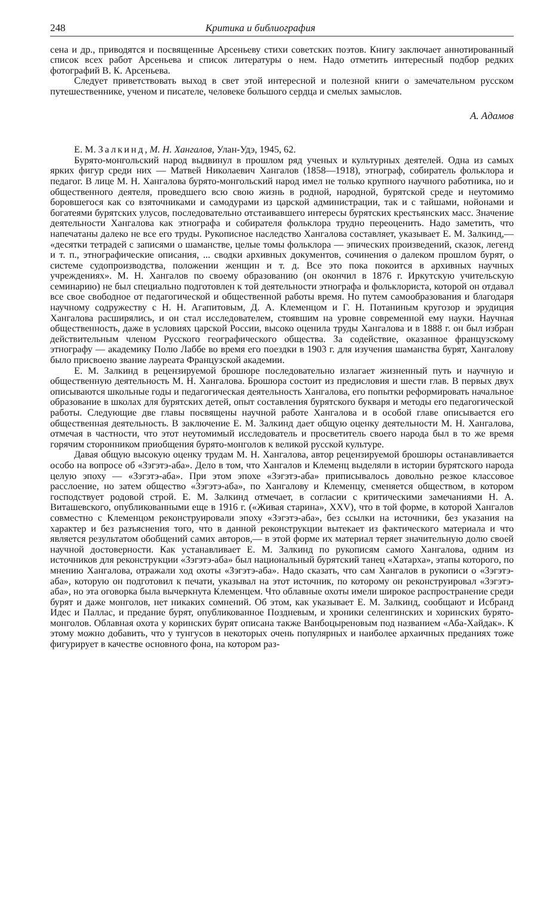248 Критика и библиография
сена и др., приводятся и посвященные Арсеньеву стихи советских поэтов. Книгу заключает аннотированный список всех работ Арсеньева и список литературы о нем. Надо отметить интересный подбор редких фотографий В. К. Арсеньева.
Следует приветствовать выход в свет этой интересной и полезной книги о замечательном русском путешественнике, ученом и писателе, человеке большого сердца и смелых замыслов.
А. Адамов
Е. М. Залкинд, М. Н. Хангалов, Улан-Удэ, 1945, 62.
Бурято-монгольский народ выдвинул в прошлом ряд ученых и культурных деятелей. Одна из самых ярких фигур среди них — Матвей Николаевич Хангалов (1858—1918), этнограф, собиратель фольклора и педагог. В лице М. Н. Хангалова бурято-монгольский народ имел не только крупного научного работника, но и общественного деятеля, проведшего всю свою жизнь в родной, народной, бурятской среде и неутомимо боровшегося как со взяточниками и самодурами из царской администрации, так и с тайшами, нойонами и богатеями бурятских улусов, последовательно отстаивавшего интересы бурятских крестьянских масс. Значение деятельности Хангалова как этнографа и собирателя фольклора трудно переоценить. Надо заметить, что напечатаны далеко не все его труды. Рукописное наследство Хангалова составляет, указывает Е. М. Залкинд,— «десятки тетрадей с записями о шаманстве, целые томы фольклора — эпических произведений, сказок, легенд и т. п., этнографические описания, ... сводки архивных документов, сочинения о далеком прошлом бурят, о системе судопроизводства, положении женщин и т. д. Все это пока покоится в архивных научных учреждениях». М. Н. Хангалов по своему образованию (он окончил в 1876 г. Иркутскую учительскую семинарию) не был специально подготовлен к той деятельности этнографа и фольклориста, которой он отдавал все свое свободное от педагогической и общественной работы время. Но путем самообразования и благодаря научному содружеству с Н. Н. Агапитовым, Д. А. Клеменцом и Г. Н. Потаниным кругозор и эрудиция Хангалова расширялись, и он стал исследователем, стоявшим на уровне современной ему науки. Научная общественность, даже в условиях царской России, высоко оценила труды Хангалова и в 1888 г. он был избран действительным членом Русского географического общества. За содействие, оказанное французскому этнографу — академику Полю Лаббе во время его поездки в 1903 г. для изучения шаманства бурят, Хангалову было присвоено звание лауреата Французской академии.
Е. М. Залкинд в рецензируемой брошюре последовательно излагает жизненный путь и научную и общественную деятельность М. Н. Хангалова. Брошюра состоит из предисловия и шести глав. В первых двух описываются школьные годы и педагогическая деятельность Хангалова, его попытки реформировать начальное образование в школах для бурятских детей, опыт составления бурятского букваря и методы его педагогической работы. Следующие две главы посвящены научной работе Хангалова и в особой главе описывается его общественная деятельность. В заключение Е. М. Залкинд дает общую оценку деятельности М. Н. Хангалова, отмечая в частности, что этот неутомимый исследователь и просветитель своего народа был в то же время горячим сторонником приобщения бурято-монголов к великой русской культуре.
Давая общую высокую оценку трудам М. Н. Хангалова, автор рецензируемой брошюры останавливается особо на вопросе об «Зэгэтэ-аба». Дело в том, что Хангалов и Клеменц выделяли в истории бурятского народа целую эпоху — «Зэгэтэ-аба». При этом эпохе «Зэгэтэ-аба» приписывалось довольно резкое классовое расслоение, но затем общество «Зэгэтэ-аба», по Хангалову и Клеменцу, сменяется обществом, в котором господствует родовой строй. Е. М. Залкинд отмечает, в согласии с критическими замечаниями Н. А. Виташевского, опубликованными еще в 1916 г. («Живая старина», XXV), что в той форме, в которой Хангалов совместно с Клеменцом реконструировали эпоху «Зэгэтэ-аба», без ссылки на источники, без указания на характер и без разъяснения того, что в данной реконструкции вытекает из фактического материала и что является результатом обобщений самих авторов,— в этой форме их материал теряет значительную долю своей научной достоверности. Как устанавливает Е. М. Залкинд по рукописям самого Хангалова, одним из источников для реконструкции «Зэгэтэ-аба» был национальный бурятский танец «Хатарха», этапы которого, по мнению Хангалова, отражали ход охоты «Зэгэтэ-аба». Надо сказать, что сам Хангалов в рукописи о «Зэгэтэ-аба», которую он подготовил к печати, указывал на этот источник, по которому он реконструировал «Зэгэтэ-аба», но эта оговорка была вычеркнута Клеменцем. Что облавные охоты имели широкое распространение среди бурят и даже монголов, нет никаких сомнений. Об этом, как указывает Е. М. Залкинд, сообщают и Исбранд Идес и Паллас, и предание бурят, опубликованное Поздневым, и хроники селенгинских и хоринских бурято-монголов. Облавная охота у коринских бурят описана также Ванбоцыреновым под названием «Аба-Хайдак». К этому можно добавить, что у тунгусов в некоторых очень популярных и наиболее архаичных преданиях тоже фигурирует в качестве основного фона, на котором раз-